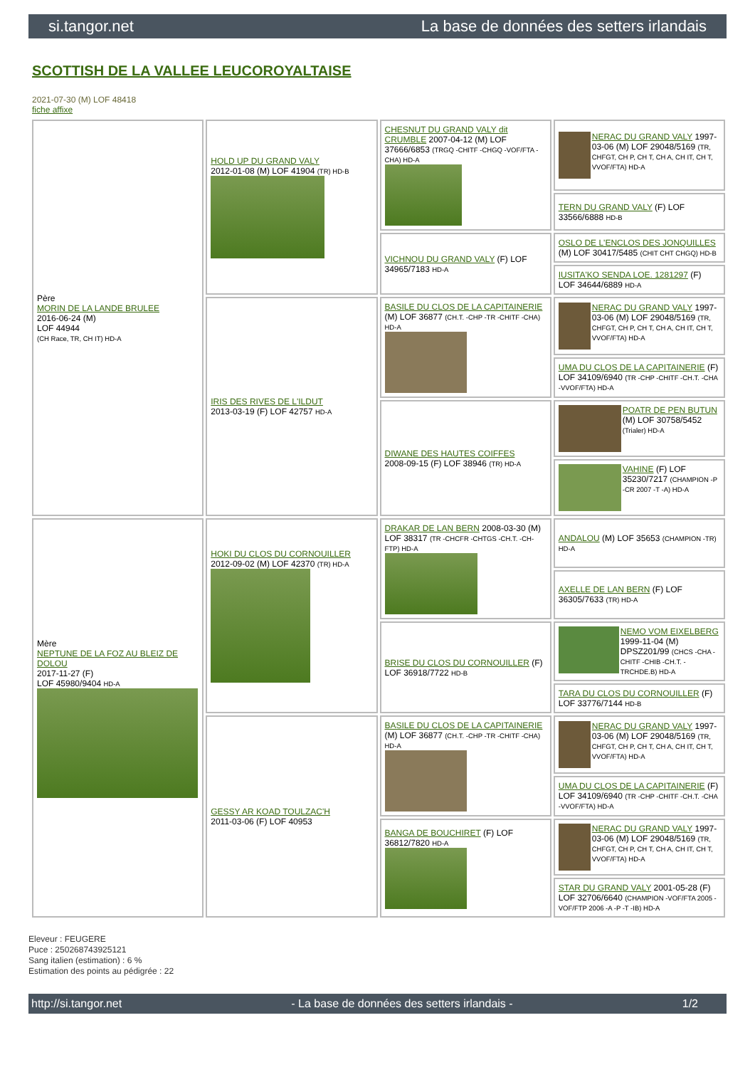si.tangor.net La base de données des setters irlandais
SCOTTISH DE LA VALLEE LEUCOROYALTAISE
2021-07-30 (M) LOF 48418
fiche affixe
| Père MORIN DE LA LANDE BRULEE 2016-06-24 (M) LOF 44944 (CH Race, TR, CH IT) HD-A | HOLD UP DU GRAND VALY 2012-01-08 (M) LOF 41904 (TR) HD-B | CHESNUT DU GRAND VALY dit CRUMBLE 2007-04-12 (M) LOF 37666/6853 (TRGQ -CHITF -CHGQ -VOF/FTA -CHA) HD-A | NERAC DU GRAND VALY 1997-03-06 (M) LOF 29048/5169 (TR, CHFGT, CH P, CH T, CH A, CH IT, CH T, VVOF/FTA) HD-A |
| | | | TERN DU GRAND VALY (F) LOF 33566/6888 HD-B |
| | | VICHNOU DU GRAND VALY (F) LOF 34965/7183 HD-A | OSLO DE L'ENCLOS DES JONQUILLES (M) LOF 30417/5485 (CHIT CHT CHGQ) HD-B |
| | | | IUSITA'KO SENDA LOE. 1281297 (F) LOF 34644/6889 HD-A |
| | IRIS DES RIVES DE L'ILDUT 2013-03-19 (F) LOF 42757 HD-A | BASILE DU CLOS DE LA CAPITAINERIE (M) LOF 36877 (CH.T. -CHP -TR -CHITF -CHA) HD-A | NERAC DU GRAND VALY 1997-03-06 (M) LOF 29048/5169 (TR, CHFGT, CH P, CH T, CH A, CH IT, CH T, VVOF/FTA) HD-A |
| | | | UMA DU CLOS DE LA CAPITAINERIE (F) LOF 34109/6940 (TR -CHP -CHITF -CH.T. -CHA -VVOF/FTA) HD-A |
| | | DIWANE DES HAUTES COIFFES 2008-09-15 (F) LOF 38946 (TR) HD-A | POATR DE PEN BUTUN (M) LOF 30758/5452 (Trialer) HD-A |
| | | | VAHINE (F) LOF 35230/7217 (CHAMPION -P -CR 2007 -T -A) HD-A |
| Mère NEPTUNE DE LA FOZ AU BLEIZ DE DOLOU 2017-11-27 (F) LOF 45980/9404 HD-A | HOKI DU CLOS DU CORNOUILLER 2012-09-02 (M) LOF 42370 (TR) HD-A | DRAKAR DE LAN BERN 2008-03-30 (M) LOF 38317 (TR -CHCFR -CHTGS -CH.T. -CH-FTP) HD-A | ANDALOU (M) LOF 35653 (CHAMPION -TR) HD-A |
| | | | AXELLE DE LAN BERN (F) LOF 36305/7633 (TR) HD-A |
| | | BRISE DU CLOS DU CORNOUILLER (F) LOF 36918/7722 HD-B | NEMO VOM EIXELBERG 1999-11-04 (M) DPSZ201/99 (CHCS -CHA -CHITF -CHIB -CH.T. -TRCHDE.B) HD-A |
| | | | TARA DU CLOS DU CORNOUILLER (F) LOF 33776/7144 HD-B |
| | GESSY AR KOAD TOULZAC'H 2011-03-06 (F) LOF 40953 | BASILE DU CLOS DE LA CAPITAINERIE (M) LOF 36877 (CH.T. -CHP -TR -CHITF -CHA) HD-A | NERAC DU GRAND VALY 1997-03-06 (M) LOF 29048/5169 (TR, CHFGT, CH P, CH T, CH A, CH IT, CH T, VVOF/FTA) HD-A |
| | | | UMA DU CLOS DE LA CAPITAINERIE (F) LOF 34109/6940 (TR -CHP -CHITF -CH.T. -CHA -VVOF/FTA) HD-A |
| | | BANGA DE BOUCHIRET (F) LOF 36812/7820 HD-A | NERAC DU GRAND VALY 1997-03-06 (M) LOF 29048/5169 (TR, CHFGT, CH P, CH T, CH A, CH IT, CH T, VVOF/FTA) HD-A |
| | | | STAR DU GRAND VALY 2001-05-28 (F) LOF 32706/6640 (CHAMPION -VOF/FTA 2005 -VOF/FTP 2006 -A -P -T -IB) HD-A |
Eleveur : FEUGERE
Puce : 250268743925121
Sang italien (estimation) : 6 %
Estimation des points au pédigrée : 22
http://si.tangor.net - La base de données des setters irlandais - 1/2